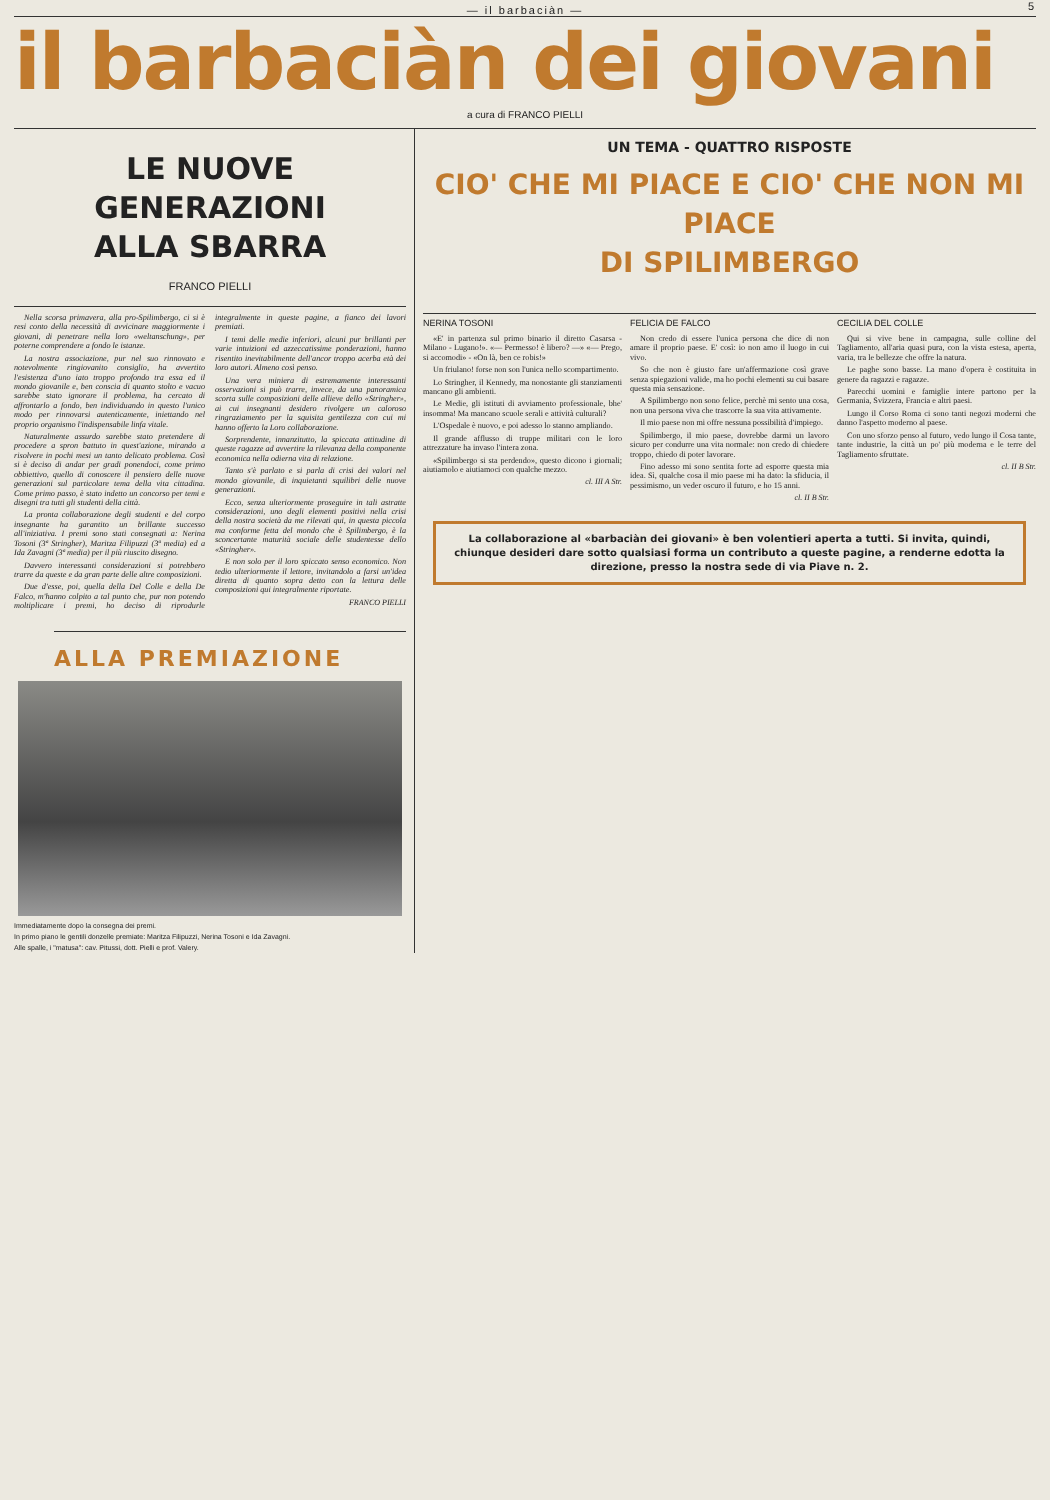— il barbaciàn — 5
il barbaciàn dei giovani
a cura di FRANCO PIELLI
LE NUOVE GENERAZIONI
ALLA SBARRA
FRANCO PIELLI
Nella scorsa primavera, alla pro-Spilimbergo, ci si è resi conto della necessità di avvicinare maggiormente i giovani, di penetrare nella loro «weltanschung», per poterne comprendere a fondo le istanze.
La nostra associazione, pur nel suo rinnovato e notevolmente ringiovanito consiglio, ha avvertito l'esistenza d'uno iato troppo profondo tra essa ed il mondo giovanile e, ben conscia di quanto stolto e vacuo sarebbe stato ignorare il problema, ha cercato di affrontarlo a fondo, ben individuando in questo l'unico modo per rinnovarsi autenticamente, iniettando nel proprio organismo l'indispensabile linfa vitale.
Naturalmente assurdo sarebbe stato pretendere di procedere a spron battuto in quest'azione, mirando a risolvere in pochi mesi un tanto delicato problema. Così si è deciso di andar per gradi ponendoci, come primo obbiettivo, quello di conoscere il pensiero delle nuove generazioni sul particolare tema della vita cittadina. Come primo passo, è stato indetto un concorso per temi e disegni tra tutti gli studenti della città.
La pronta collaborazione degli studenti e del corpo insegnante ha garantito un brillante successo all'iniziativa. I premi sono stati consegnati a: Nerina Tosoni (3ª Stringher), Maritza Filipuzzi (3ª media) ed a Ida Zavagni (3ª media) per il più riuscito disegno.
Davvero interessanti considerazioni si potrebbero trarre da queste e da gran parte delle altre composizioni.
Due d'esse, poi, quella della Del Colle e della De Falco, m'hanno colpito a tal punto che, pur non potendo moltiplicare i premi, ho deciso di riprodurle integralmente in queste pagine, a fianco dei lavori premiati.
I temi delle medie inferiori, alcuni pur brillanti per varie intuizioni ed azzeccatissime ponderazioni, hanno risentito inevitabilmente dell'ancor troppo acerba età dei loro autori. Almeno così penso.
Una vera miniera di estremamente interessanti osservazioni si può trarre, invece, da una panoramica scorta sulle composizioni delle allieve dello «Stringher», ai cui insegnanti desidero rivolgere un caloroso ringraziamento per la squisita gentilezza con cui mi hanno offerto la Loro collaborazione.
Sorprendente, innanzitutto, la spiccata attitudine di queste ragazze ad avvertire la rilevanza della componente economica nella odierna vita di relazione.
Tanto s'è parlato e si parla di crisi dei valori nel mondo giovanile, di inquietanti squilibri delle nuove generazioni.
Ecco, senza ulteriormente proseguire in tali astratte considerazioni, uno degli elementi positivi nella crisi della nostra società da me rilevati qui, in questa piccola ma conforme fetta del mondo che è Spilimbergo, è la sconcertante maturità sociale delle studentesse dello «Stringher».
E non solo per il loro spiccato senso economico. Non tedio ulteriormente il lettore, invitandolo a farsi un'idea diretta di quanto sopra detto con la lettura delle composizioni qui integralmente riportate.
FRANCO PIELLI
ALLA PREMIAZIONE
Immediatamente dopo la consegna dei premi.
In primo piano le gentili donzelle premiate: Maritza Filipuzzi, Nerina Tosoni e Ida Zavagni.
Alle spalle, i "matusa": cav. Pitussi, dott. Pielli e prof. Valery.
UN TEMA - QUATTRO RISPOSTE
CIO' CHE MI PIACE E CIO' CHE NON MI PIACE
DI SPILIMBERGO
NERINA TOSONI
«E' in partenza sul primo binario il diretto Casarsa - Milano - Lugano!». «— Permesso! è libero? —» «— Prego, si accomodi» - «On là, ben ce robis!»
Un friulano! forse non son l'unica nello scompartimento.
Lo Stringher, il Kennedy, ma nonostante gli stanziamenti mancano gli ambienti.
Le Medie, gli istituti di avviamento professionale, bhe' insomma! Ma mancano scuole serali e attività culturali?
L'Ospedale è nuovo, e poi adesso lo stanno ampliando.
Il grande afflusso di truppe militari con le loro attrezzature ha invaso l'intera zona.
«Spilimbergo si sta perdendo», questo dicono i giornali; aiutiamolo e aiutiamoci con qualche mezzo.
cl. III A Str.
FELICIA DE FALCO
Non credo di essere l'unica persona che dice di non amare il proprio paese. E' così: io non amo il luogo in cui vivo.
So che non è giusto fare un'affermazione così grave senza spiegazioni valide, ma ho pochi elementi su cui basare questa mia sensazione.
A Spilimbergo non sono felice, perchè mi sento una cosa, non una persona viva che trascorre la sua vita attivamente.
Il mio paese non mi offre nessuna possibilità d'impiego.
Spilimbergo, il mio paese, dovrebbe darmi un lavoro sicuro per condurre una vita normale: non credo di chiedere troppo, chiedo di poter lavorare.
Fino adesso mi sono sentita forte ad esporre questa mia idea. Sì, qualche cosa il mio paese mi ha dato: la sfiducia, il pessimismo, un veder oscuro il futuro, e ho 15 anni.
cl. II B Str.
CECILIA DEL COLLE
Qui si vive bene in campagna, sulle colline del Tagliamento, all'aria quasi pura, con la vista estesa, aperta, varia, tra le bellezze che offre la natura.
Le paghe sono basse. La mano d'opera è costituita in genere da ragazzi e ragazze.
Parecchi uomini e famiglie intere partono per la Germania, Svizzera, Francia e altri paesi.
Lungo il Corso Roma ci sono tanti negozi moderni che danno l'aspetto moderno al paese.
Con uno sforzo penso al futuro, vedo lungo il Cosa tante, tante industrie, la città un po' più moderna e le terre del Tagliamento sfruttate.
cl. II B Str.
La collaborazione al «barbaciàn dei giovani» è ben volentieri aperta a tutti. Si invita, quindi, chiunque desideri dare sotto qualsiasi forma un contributo a queste pagine, a renderne edotta la direzione, presso la nostra sede di via Piave n. 2.